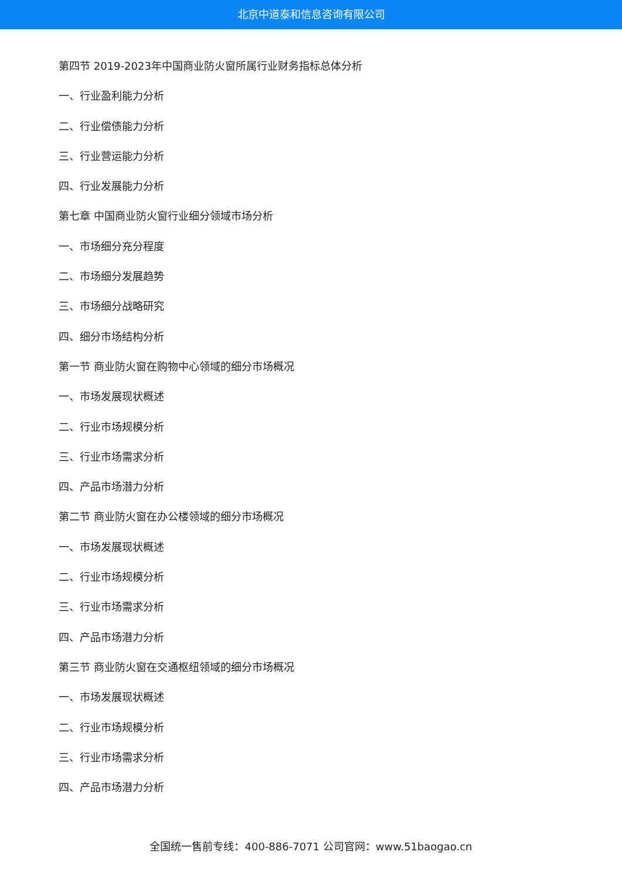北京中道泰和信息咨询有限公司
第四节 2019-2023年中国商业防火窗所属行业财务指标总体分析
一、行业盈利能力分析
二、行业偿债能力分析
三、行业营运能力分析
四、行业发展能力分析
第七章 中国商业防火窗行业细分领域市场分析
一、市场细分充分程度
二、市场细分发展趋势
三、市场细分战略研究
四、细分市场结构分析
第一节 商业防火窗在购物中心领域的细分市场概况
一、市场发展现状概述
二、行业市场规模分析
三、行业市场需求分析
四、产品市场潜力分析
第二节 商业防火窗在办公楼领域的细分市场概况
一、市场发展现状概述
二、行业市场规模分析
三、行业市场需求分析
四、产品市场潜力分析
第三节 商业防火窗在交通枢纽领域的细分市场概况
一、市场发展现状概述
二、行业市场规模分析
三、行业市场需求分析
四、产品市场潜力分析
全国统一售前专线：400-886-7071 公司官网：www.51baogao.cn